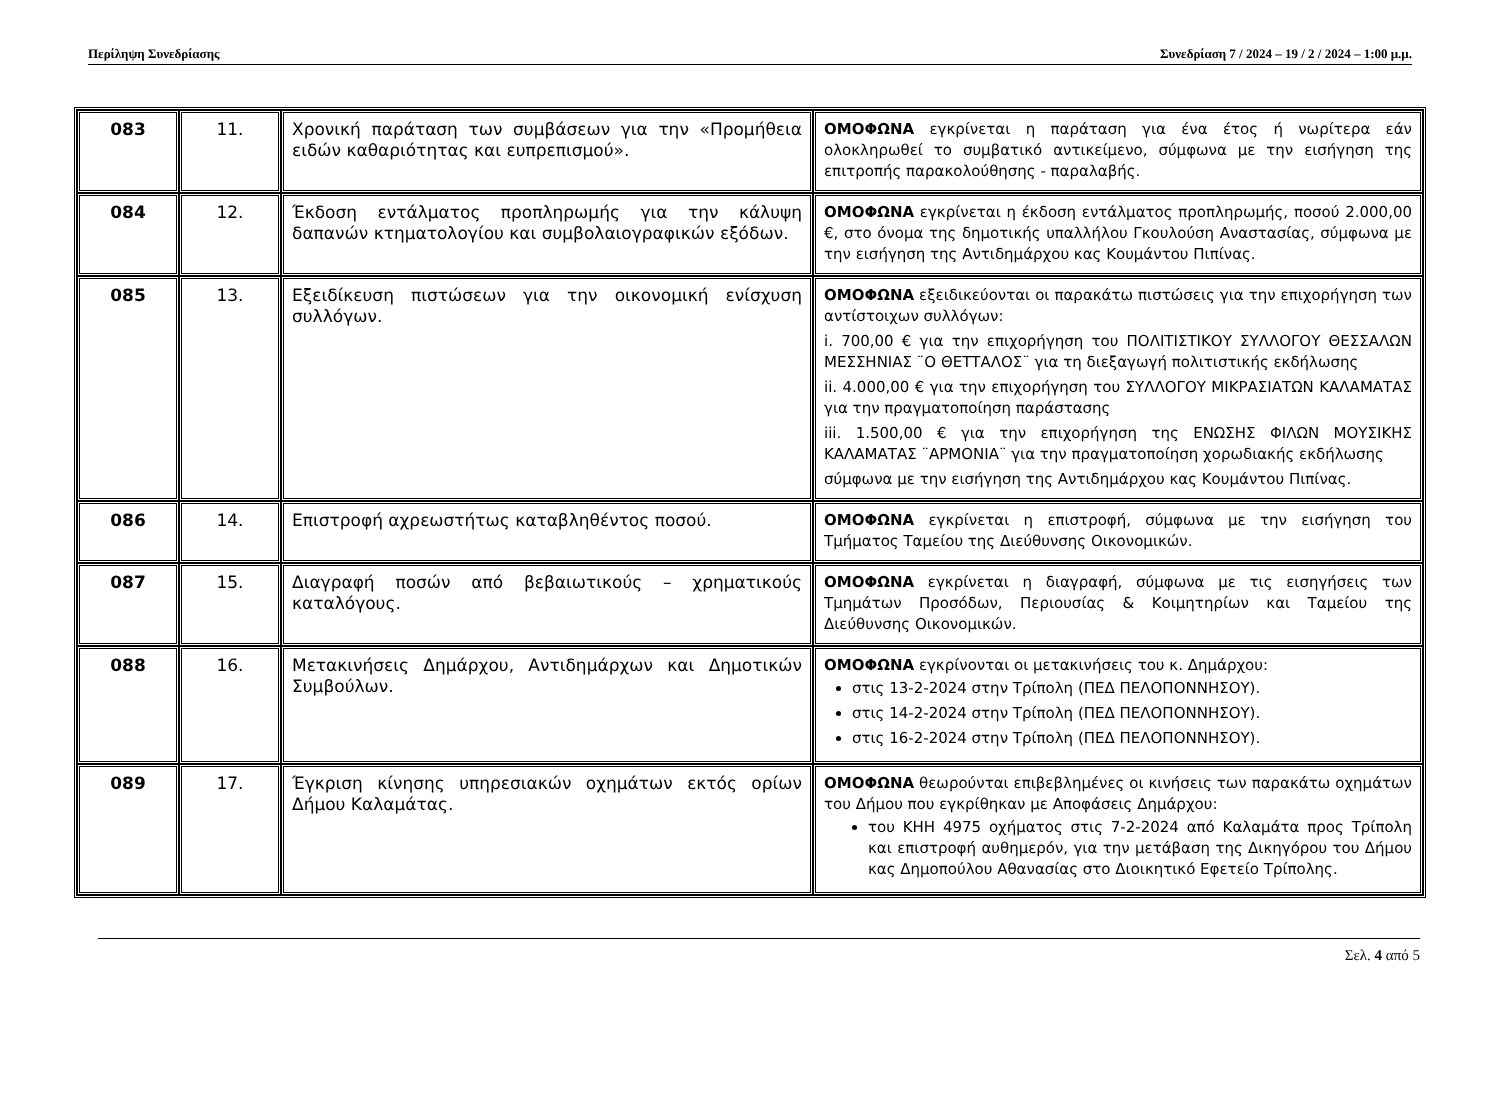Περίληψη Συνεδρίασης Συνεδρίαση 7 / 2024 – 19 / 2 / 2024 – 1:00 μ.μ.
| 083 | 11. | Χρονική παράταση των συμβάσεων για την «Προμήθεια ειδών καθαριότητας και ευπρεπισμού». | ΟΜΟΦΩΝΑ εγκρίνεται η παράταση για ένα έτος ή νωρίτερα εάν ολοκληρωθεί το συμβατικό αντικείμενο, σύμφωνα με την εισήγηση της επιτροπής παρακολούθησης - παραλαβής. |
| 084 | 12. | Έκδοση εντάλματος προπληρωμής για την κάλυψη δαπανών κτηματολογίου και συμβολαιογραφικών εξόδων. | ΟΜΟΦΩΝΑ εγκρίνεται η έκδοση εντάλματος προπληρωμής, ποσού 2.000,00 €, στο όνομα της δημοτικής υπαλλήλου Γκουλούση Αναστασίας, σύμφωνα με την εισήγηση της Αντιδημάρχου κας Κουμάντου Πιπίνας. |
| 085 | 13. | Εξειδίκευση πιστώσεων για την οικονομική ενίσχυση συλλόγων. | ΟΜΟΦΩΝΑ εξειδικεύονται οι παρακάτω πιστώσεις για την επιχορήγηση των αντίστοιχων συλλόγων: i. 700,00 € για την επιχορήγηση του ΠΟΛΙΤΙΣΤΙΚΟΥ ΣΥΛΛΟΓΟΥ ΘΕΣΣΑΛΩΝ ΜΕΣΣΗΝΙΑΣ ¨Ο ΘΕΤΤΑΛΟΣ¨ για τη διεξαγωγή πολιτιστικής εκδήλωσης ii. 4.000,00 € για την επιχορήγηση του ΣΥΛΛΟΓΟΥ ΜΙΚΡΑΣΙΑΤΩΝ ΚΑΛΑΜΑΤΑΣ για την πραγματοποίηση παράστασης iii. 1.500,00 € για την επιχορήγηση της ΕΝΩΣΗΣ ΦΙΛΩΝ ΜΟΥΣΙΚΗΣ ΚΑΛΑΜΑΤΑΣ ¨ΑΡΜΟΝΙΑ¨ για την πραγματοποίηση χορωδιακής εκδήλωσης σύμφωνα με την εισήγηση της Αντιδημάρχου κας Κουμάντου Πιπίνας. |
| 086 | 14. | Επιστροφή αχρεωστήτως καταβληθέντος ποσού. | ΟΜΟΦΩΝΑ εγκρίνεται η επιστροφή, σύμφωνα με την εισήγηση του Τμήματος Ταμείου της Διεύθυνσης Οικονομικών. |
| 087 | 15. | Διαγραφή ποσών από βεβαιωτικούς – χρηματικούς καταλόγους. | ΟΜΟΦΩΝΑ εγκρίνεται η διαγραφή, σύμφωνα με τις εισηγήσεις των Τμημάτων Προσόδων, Περιουσίας & Κοιμητηρίων και Ταμείου της Διεύθυνσης Οικονομικών. |
| 088 | 16. | Μετακινήσεις Δημάρχου, Αντιδημάρχων και Δημοτικών Συμβούλων. | ΟΜΟΦΩΝΑ εγκρίνονται οι μετακινήσεις του κ. Δημάρχου: στις 13-2-2024 στην Τρίπολη (ΠΕΔ ΠΕΛΟΠΟΝΝΗΣΟΥ). στις 14-2-2024 στην Τρίπολη (ΠΕΔ ΠΕΛΟΠΟΝΝΗΣΟΥ). στις 16-2-2024 στην Τρίπολη (ΠΕΔ ΠΕΛΟΠΟΝΝΗΣΟΥ). |
| 089 | 17. | Έγκριση κίνησης υπηρεσιακών οχημάτων εκτός ορίων Δήμου Καλαμάτας. | ΟΜΟΦΩΝΑ θεωρούνται επιβεβλημένες οι κινήσεις των παρακάτω οχημάτων του Δήμου που εγκρίθηκαν με Αποφάσεις Δημάρχου: του ΚΗΗ 4975 οχήματος στις 7-2-2024 από Καλαμάτα προς Τρίπολη και επιστροφή αυθημερόν, για την μετάβαση της Δικηγόρου του Δήμου κας Δημοπούλου Αθανασίας στο Διοικητικό Εφετείο Τρίπολης. |
Σελ. 4 από 5